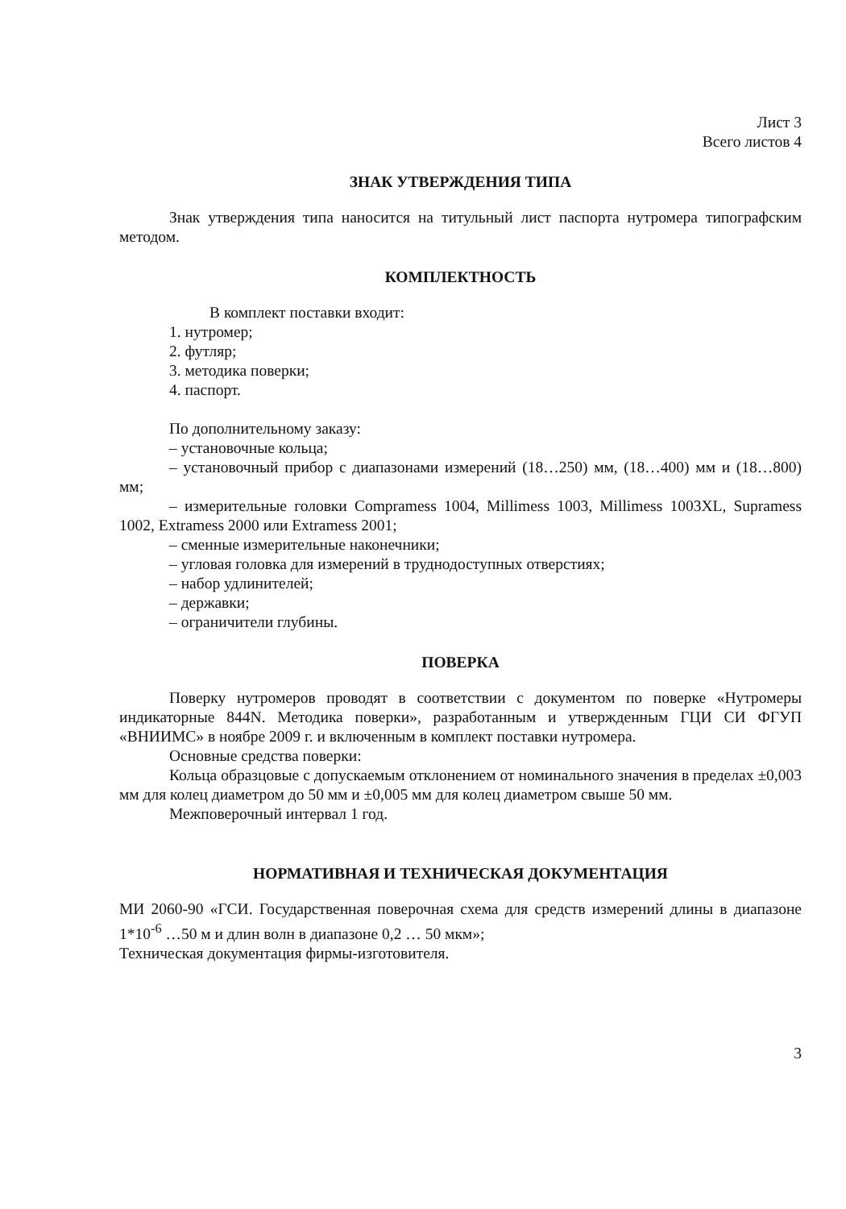Лист 3
Всего листов 4
ЗНАК УТВЕРЖДЕНИЯ ТИПА
Знак утверждения типа наносится на титульный лист паспорта нутромера типографским методом.
КОМПЛЕКТНОСТЬ
В комплект поставки входит:
1. нутромер;
2. футляр;
3. методика поверки;
4. паспорт.
По дополнительному заказу:
– установочные кольца;
– установочный прибор с диапазонами измерений (18…250) мм, (18…400) мм и (18…800) мм;
– измерительные головки Compramess 1004, Millimess 1003, Millimess 1003XL, Supramess 1002, Extramess 2000 или Extramess 2001;
– сменные измерительные наконечники;
– угловая головка для измерений в труднодоступных отверстиях;
– набор удлинителей;
– державки;
– ограничители глубины.
ПОВЕРКА
Поверку нутромеров проводят в соответствии с документом по поверке «Нутромеры индикаторные 844N. Методика поверки», разработанным и утвержденным ГЦИ СИ ФГУП «ВНИИМС» в ноябре 2009 г. и включенным в комплект поставки нутромера.
Основные средства поверки:
Кольца образцовые с допускаемым отклонением от номинального значения в пределах ±0,003 мм для колец диаметром до 50 мм и ±0,005 мм для колец диаметром свыше 50 мм.
Межповерочный интервал 1 год.
НОРМАТИВНАЯ И ТЕХНИЧЕСКАЯ ДОКУМЕНТАЦИЯ
МИ 2060-90 «ГСИ. Государственная поверочная схема для средств измерений длины в диапазоне 1*10<sup>-6</sup> …50 м и длин волн в диапазоне 0,2 … 50 мкм»;
Техническая документация фирмы-изготовителя.
3